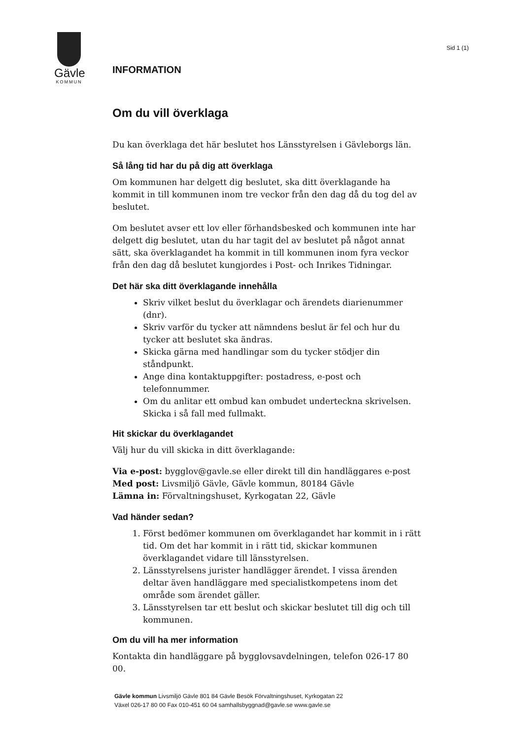Gävle
KOMMUN
INFORMATION
Sid 1 (1)
Om du vill överklaga
Du kan överklaga det här beslutet hos Länsstyrelsen i Gävleborgs län.
Så lång tid har du på dig att överklaga
Om kommunen har delgett dig beslutet, ska ditt överklagande ha kommit in till kommunen inom tre veckor från den dag då du tog del av beslutet.
Om beslutet avser ett lov eller förhandsbesked och kommunen inte har delgett dig beslutet, utan du har tagit del av beslutet på något annat sätt, ska överklagandet ha kommit in till kommunen inom fyra veckor från den dag då beslutet kungjordes i Post- och Inrikes Tidningar.
Det här ska ditt överklagande innehålla
Skriv vilket beslut du överklagar och ärendets diarienummer (dnr).
Skriv varför du tycker att nämndens beslut är fel och hur du tycker att beslutet ska ändras.
Skicka gärna med handlingar som du tycker stödjer din ståndpunkt.
Ange dina kontaktuppgifter: postadress, e-post och telefonnummer.
Om du anlitar ett ombud kan ombudet underteckna skrivelsen. Skicka i så fall med fullmakt.
Hit skickar du överklagandet
Välj hur du vill skicka in ditt överklagande:
Via e-post: bygglov@gavle.se eller direkt till din handläggares e-post
Med post: Livsmiljö Gävle, Gävle kommun, 80184 Gävle
Lämna in: Förvaltningshuset, Kyrkogatan 22, Gävle
Vad händer sedan?
1. Först bedömer kommunen om överklagandet har kommit in i rätt tid. Om det har kommit in i rätt tid, skickar kommunen överklagandet vidare till länsstyrelsen.
2. Länsstyrelsens jurister handlägger ärendet. I vissa ärenden deltar även handläggare med specialistkompetens inom det område som ärendet gäller.
3. Länsstyrelsen tar ett beslut och skickar beslutet till dig och till kommunen.
Om du vill ha mer information
Kontakta din handläggare på bygglovsavdelningen, telefon 026-17 80 00.
Gävle kommun Livsmiljö Gävle 801 84 Gävle Besök Förvaltningshuset, Kyrkogatan 22
Växel 026-17 80 00 Fax 010-451 60 04 samhallsbyggnad@gavle.se www.gavle.se